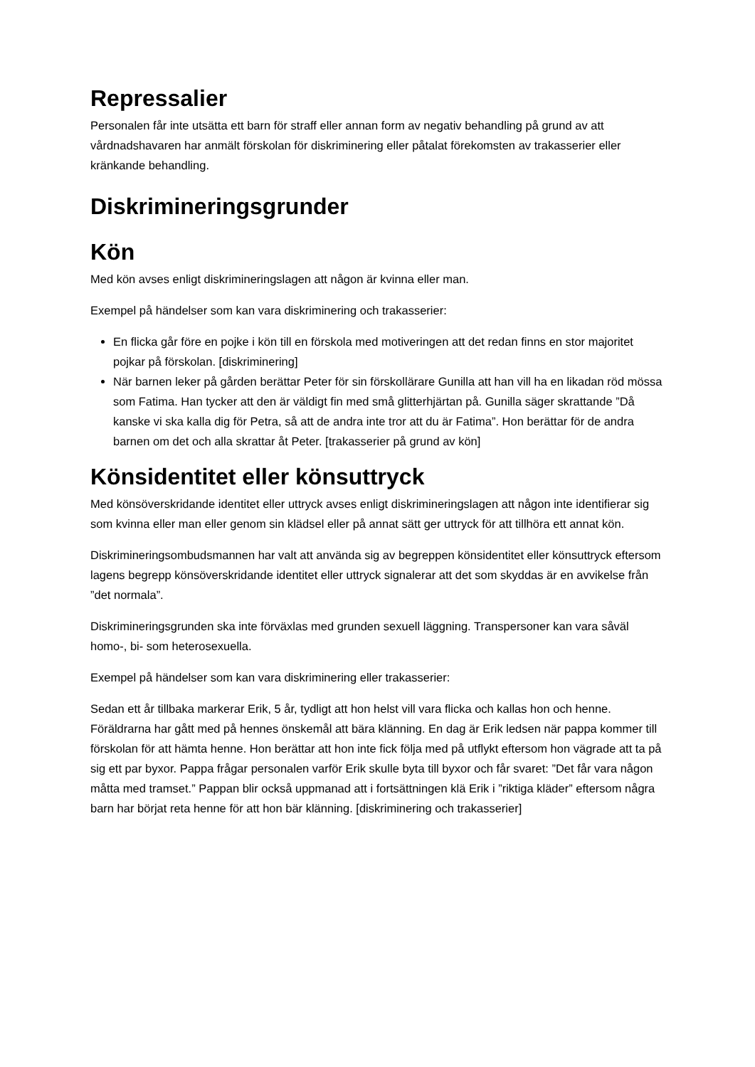Repressalier
Personalen får inte utsätta ett barn för straff eller annan form av negativ behandling på grund av att vårdnadshavaren har anmält förskolan för diskriminering eller påtalat förekomsten av trakasserier eller kränkande behandling.
Diskrimineringsgrunder
Kön
Med kön avses enligt diskrimineringslagen att någon är kvinna eller man.
Exempel på händelser som kan vara diskriminering och trakasserier:
En flicka går före en pojke i kön till en förskola med motiveringen att det redan finns en stor majoritet pojkar på förskolan. [diskriminering]
När barnen leker på gården berättar Peter för sin förskollärare Gunilla att han vill ha en likadan röd mössa som Fatima. Han tycker att den är väldigt fin med små glitterhjärtan på. Gunilla säger skrattande ”Då kanske vi ska kalla dig för Petra, så att de andra inte tror att du är Fatima”. Hon berättar för de andra barnen om det och alla skrattar åt Peter. [trakasserier på grund av kön]
Könsidentitet eller könsuttryck
Med könsöverskridande identitet eller uttryck avses enligt diskrimineringslagen att någon inte identifierar sig som kvinna eller man eller genom sin klädsel eller på annat sätt ger uttryck för att tillhöra ett annat kön.
Diskrimineringsombudsmannen har valt att använda sig av begreppen könsidentitet eller könsuttryck eftersom lagens begrepp könsöverskridande identitet eller uttryck signalerar att det som skyddas är en avvikelse från ”det normala”.
Diskrimineringsgrunden ska inte förväxlas med grunden sexuell läggning. Transpersoner kan vara såväl homo-, bi- som heterosexuella.
Exempel på händelser som kan vara diskriminering eller trakasserier:
Sedan ett år tillbaka markerar Erik, 5 år, tydligt att hon helst vill vara flicka och kallas hon och henne. Föräldrarna har gått med på hennes önskemål att bära klänning. En dag är Erik ledsen när pappa kommer till förskolan för att hämta henne. Hon berättar att hon inte fick följa med på utflykt eftersom hon vägrade att ta på sig ett par byxor. Pappa frågar personalen varför Erik skulle byta till byxor och får svaret: ”Det får vara någon måtta med tramset.” Pappan blir också uppmanad att i fortsättningen klä Erik i ”riktiga kläder” eftersom några barn har börjat reta henne för att hon bär klänning. [diskriminering och trakasserier]